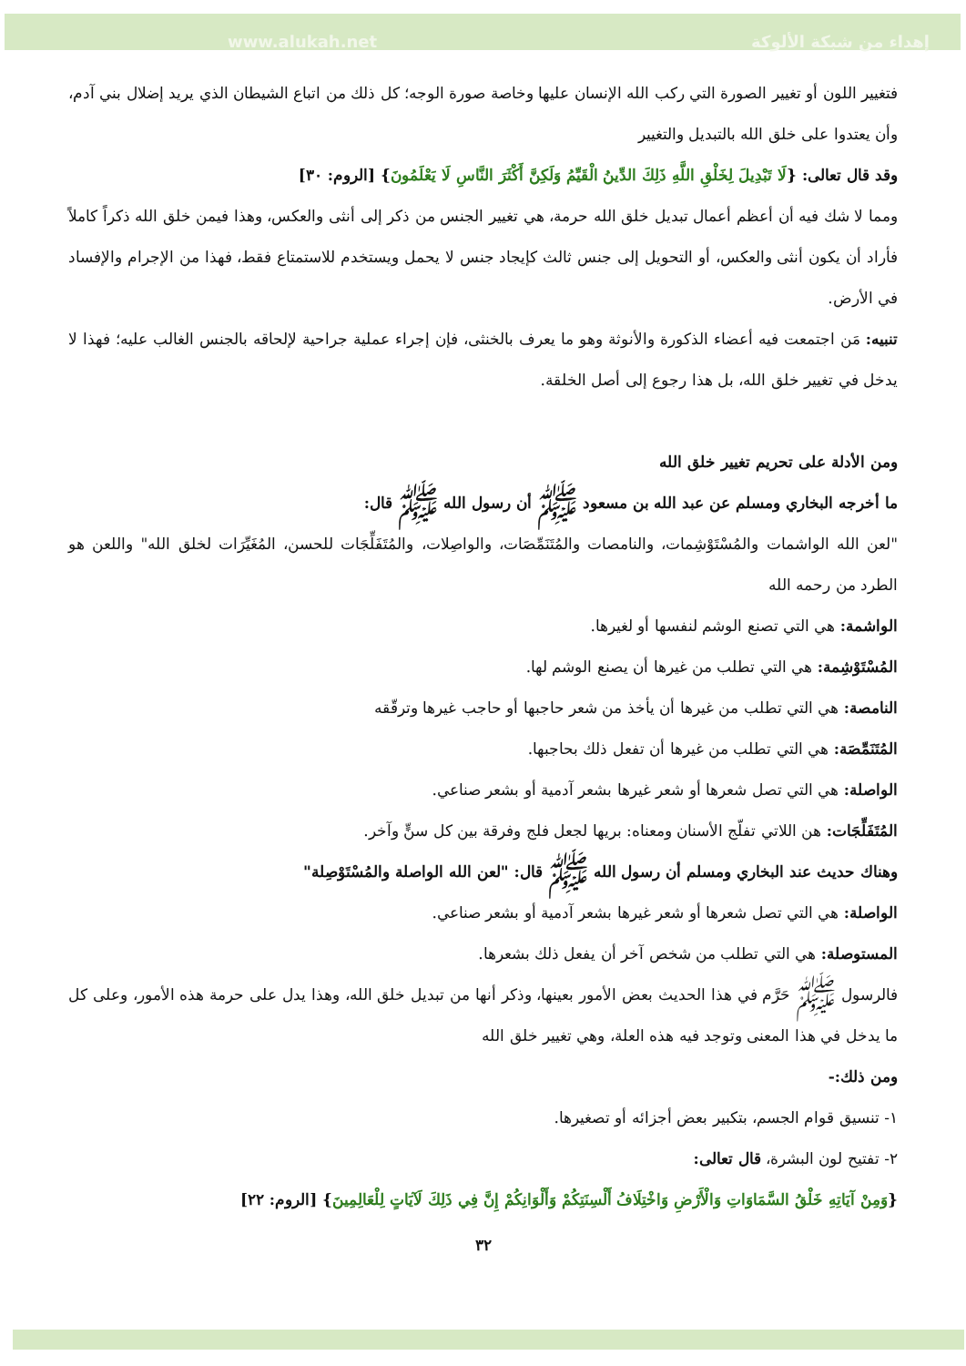www.alukah.net إهداء من شبكة الألوكة
فتغيير اللون أو تغيير الصورة التي ركب الله الإنسان عليها وخاصة صورة الوجه؛ كل ذلك من اتباع الشيطان الذي يريد إضلال بني آدم، وأن يعتدوا على خلق الله بالتبديل والتغيير
وقد قال تعالى: {لَا تَبْدِيلَ لِخَلْقِ اللَّهِ ذَلِكَ الدِّينُ الْقَيِّمُ وَلَكِنَّ أَكْثَرَ النَّاسِ لَا يَعْلَمُونَ} [الروم: ٣٠]
ومما لا شك فيه أن أعظم أعمال تبديل خلق الله حرمة، هي تغيير الجنس من ذكر إلى أنثى والعكس، وهذا فيمن خلق الله ذكراً كاملاً فأراد أن يكون أنثى والعكس، أو التحويل إلى جنس ثالث كإيجاد جنس لا يحمل ويستخدم للاستمتاع فقط، فهذا من الإجرام والإفساد في الأرض.
تنبيه: مَن اجتمعت فيه أعضاء الذكورة والأنوثة وهو ما يعرف بالخنثى، فإن إجراء عملية جراحية لإلحاقه بالجنس الغالب عليه؛ فهذا لا يدخل في تغيير خلق الله، بل هذا رجوع إلى أصل الخلقة.
ومن الأدلة على تحريم تغيير خلق الله
ما أخرجه البخاري ومسلم عن عبد الله بن مسعود ﷺ أن رسول الله ﷺ قال:
"لعن الله الواشمات والمُسْتَوْشِمات، والنامصات والمُتَنَمِّصَات، والواصِلات، والمُتَفَلِّجَات للحسن، المُغَيِّرَات لخلق الله" واللعن هو الطرد من رحمه الله
الواشمة: هي التي تصنع الوشم لنفسها أو لغيرها.
المُسْتَوْشِمة: هي التي تطلب من غيرها أن يصنع الوشم لها.
النامصة: هي التي تطلب من غيرها أن يأخذ من شعر حاجبها أو حاجب غيرها وترقّقه
المُتَنَمِّصَة: هي التي تطلب من غيرها أن تفعل ذلك بحاجبها.
الواصلة: هي التي تصل شعرها أو شعر غيرها بشعر آدمية أو بشعر صناعي.
المُتَفَلِّجَات: هن اللاتي تفلّج الأسنان ومعناه: بريها لجعل فلج وفرقة بين كل سنٍّ وآخر.
وهناك حديث عند البخاري ومسلم أن رسول الله ﷺ قال: "لعن الله الواصلة والمُسْتَوْصِلة"
الواصلة: هي التي تصل شعرها أو شعر غيرها بشعر آدمية أو بشعر صناعي.
المستوصلة: هي التي تطلب من شخص آخر أن يفعل ذلك بشعرها.
فالرسول ﷺ حَرَّم في هذا الحديث بعض الأمور بعينها، وذكر أنها من تبديل خلق الله، وهذا يدل على حرمة هذه الأمور، وعلى كل ما يدخل في هذا المعنى وتوجد فيه هذه العلة، وهي تغيير خلق الله
ومن ذلك:-
١- تنسيق قوام الجسم، بتكبير بعض أجزائه أو تصغيرها.
٢- تفتيح لون البشرة، قال تعالى:
{وَمِنْ آيَاتِهِ خَلْقُ السَّمَاوَاتِ وَالْأَرْضِ وَاخْتِلَافُ أَلْسِنَتِكُمْ وَأَلْوَانِكُمْ إِنَّ فِي ذَلِكَ لَآيَاتٍ لِلْعَالِمِينَ} [الروم: ٢٢]
٣٢